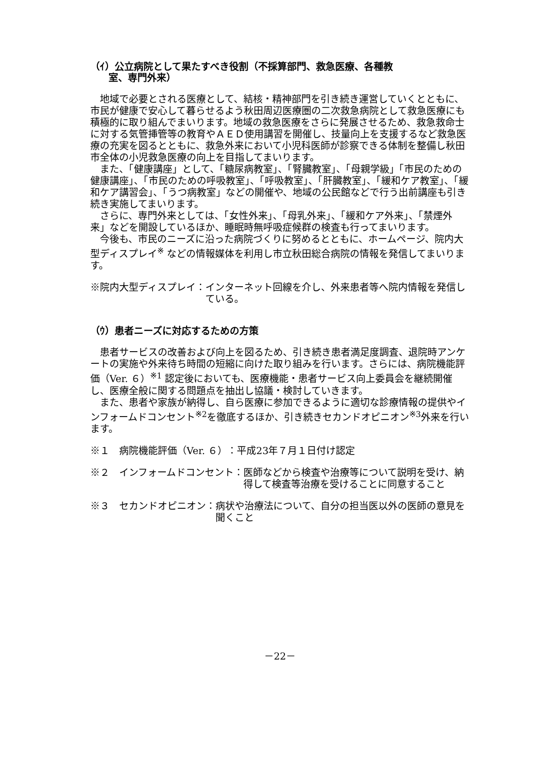（ｲ）公立病院として果たすべき役割（不採算部門、救急医療、各種教
室、専門外来）
地域で必要とされる医療として、結核・精神部門を引き続き運営していくとともに、市民が健康で安心して暮らせるよう秋田周辺医療圏の二次救急病院として救急医療にも積極的に取り組んでまいります。地域の救急医療をさらに発展させるため、救急救命士に対する気管挿管等の教育やＡＥＤ使用講習を開催し、技量向上を支援するなど救急医療の充実を図るとともに、救急外来において小児科医師が診察できる体制を整備し秋田市全体の小児救急医療の向上を目指してまいります。
また、「健康講座」として、「糖尿病教室」、「腎臓教室」、「母親学級」「市民のための健康講座」、「市民のための呼吸教室」、「呼吸教室」、「肝臓教室」、「緩和ケア教室」、「緩和ケア講習会」、「うつ病教室」などの開催や、地域の公民館などで行う出前講座も引き続き実施してまいります。
さらに、専門外来としては、「女性外来」、「母乳外来」、「緩和ケア外来」、「禁煙外来」などを開設しているほか、睡眠時無呼吸症候群の検査も行ってまいります。
今後も、市民のニーズに沿った病院づくりに努めるとともに、ホームページ、院内大型ディスプレイ<sup>※</sup> などの情報媒体を利用し市立秋田総合病院の情報を発信してまいります。
※院内大型ディスプレイ： インターネット回線を介し、外来患者等へ院内情報を発信している。
（ｳ）患者ニーズに対応するための方策
患者サービスの改善および向上を図るため、引き続き患者満足度調査、退院時アンケートの実施や外来待ち時間の短縮に向けた取り組みを行います。さらには、病院機能評価（Ver. ６）<sup>※1</sup> 認定後においても、医療機能・患者サービス向上委員会を継続開催し、医療全般に関する問題点を抽出し協議・検討していきます。
また、患者や家族が納得し、自ら医療に参加できるように適切な診療情報の提供やインフォームドコンセント<sup>※2</sup>を徹底するほか、引き続きセカンドオピニオン<sup>※3</sup>外来を行います。
※１　病院機能評価（Ver. ６）： 平成23年７月１日付け認定
※２　インフォームドコンセント： 医師などから検査や治療等について説明を受け、納得して検査等治療を受けることに同意すること
※３　セカンドオピニオン： 病状や治療法について、自分の担当医以外の医師の意見を聞くこと
－22－